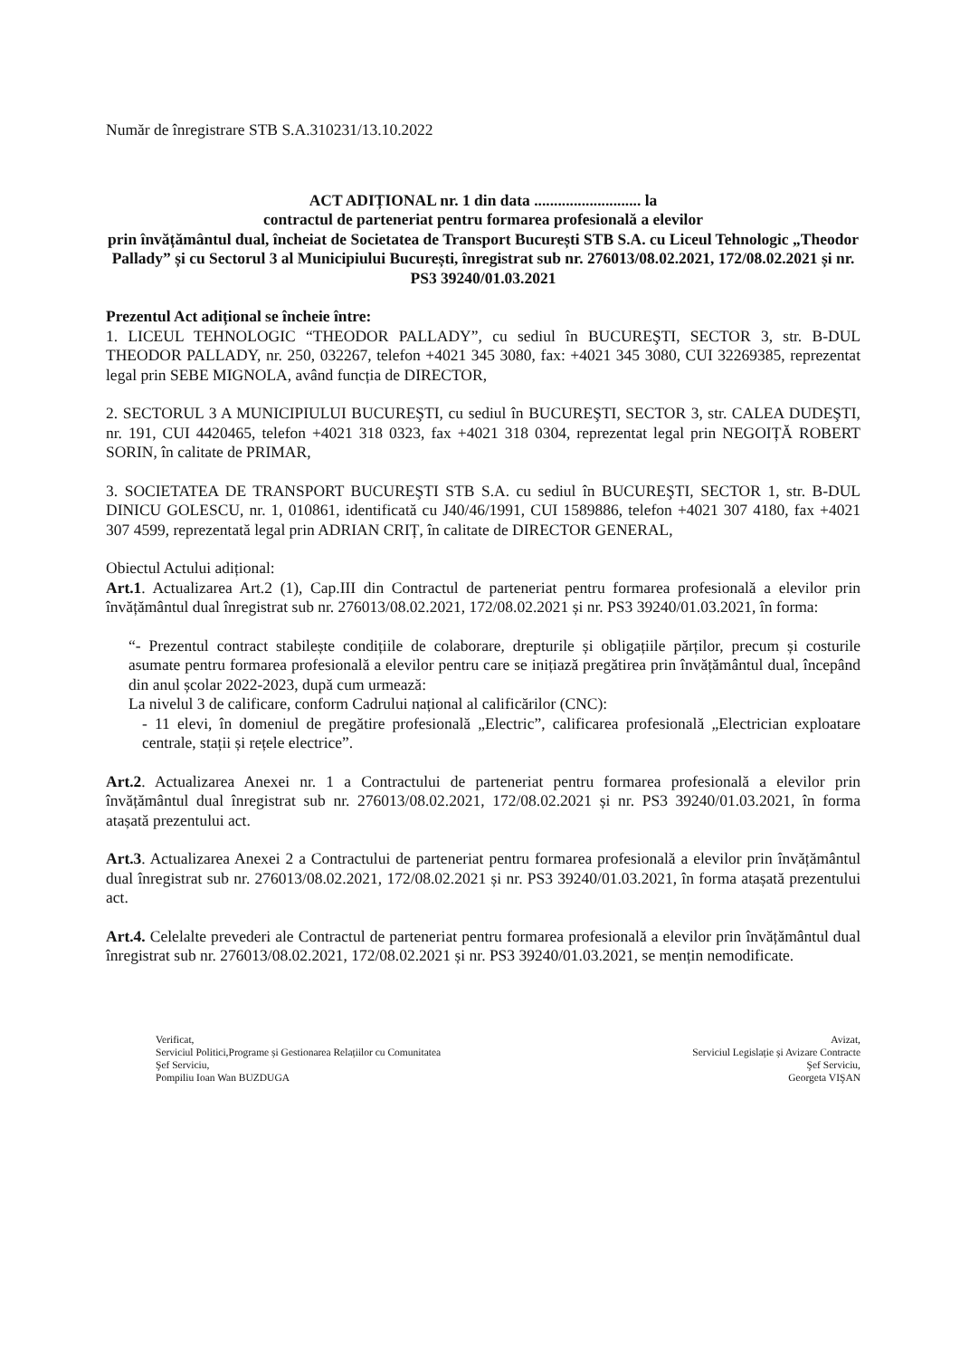Număr de înregistrare STB S.A.310231/13.10.2022
ACT ADIȚIONAL nr. 1 din data ........................... la
contractul de parteneriat pentru formarea profesională a elevilor
prin învățământul dual, încheiat de Societatea de Transport București STB S.A. cu Liceul Tehnologic „Theodor Pallady” și cu Sectorul 3 al Municipiului București, înregistrat sub nr. 276013/08.02.2021, 172/08.02.2021 și nr. PS3 39240/01.03.2021
Prezentul Act adițional se încheie între:
1. LICEUL TEHNOLOGIC “THEODOR PALLADY”, cu sediul în BUCUREŞTI, SECTOR 3, str. B-DUL THEODOR PALLADY, nr. 250, 032267, telefon +4021 345 3080, fax: +4021 345 3080, CUI 32269385, reprezentat legal prin SEBE MIGNOLA, având funcția de DIRECTOR,
2. SECTORUL 3 A MUNICIPIULUI BUCUREŞTI, cu sediul în BUCUREŞTI, SECTOR 3, str. CALEA DUDEŞTI, nr. 191, CUI 4420465, telefon +4021 318 0323, fax +4021 318 0304, reprezentat legal prin NEGOIȚĂ ROBERT SORIN, în calitate de PRIMAR,
3. SOCIETATEA DE TRANSPORT BUCUREŞTI STB S.A. cu sediul în BUCUREŞTI, SECTOR 1, str. B-DUL DINICU GOLESCU, nr. 1, 010861, identificată cu J40/46/1991, CUI 1589886, telefon +4021 307 4180, fax +4021 307 4599, reprezentată legal prin ADRIAN CRIȚ, în calitate de DIRECTOR GENERAL,
Obiectul Actului adițional:
Art.1. Actualizarea Art.2 (1), Cap.III din Contractul de parteneriat pentru formarea profesională a elevilor prin învățământul dual înregistrat sub nr. 276013/08.02.2021, 172/08.02.2021 și nr. PS3 39240/01.03.2021, în forma:
“- Prezentul contract stabilește condițiile de colaborare, drepturile și obligațiile părților, precum și costurile asumate pentru formarea profesională a elevilor pentru care se inițiază pregătirea prin învățământul dual, începând din anul școlar 2022-2023, după cum urmează:
La nivelul 3 de calificare, conform Cadrului național al calificărilor (CNC):
- 11 elevi, în domeniul de pregătire profesională „Electric”, calificarea profesională „Electrician exploatare centrale, stații și rețele electrice”.
Art.2. Actualizarea Anexei nr. 1 a Contractului de parteneriat pentru formarea profesională a elevilor prin învățământul dual înregistrat sub nr. 276013/08.02.2021, 172/08.02.2021 și nr. PS3 39240/01.03.2021, în forma atașată prezentului act.
Art.3. Actualizarea Anexei 2 a Contractului de parteneriat pentru formarea profesională a elevilor prin învățământul dual înregistrat sub nr. 276013/08.02.2021, 172/08.02.2021 și nr. PS3 39240/01.03.2021, în forma atașată prezentului act.
Art.4. Celelalte prevederi ale Contractul de parteneriat pentru formarea profesională a elevilor prin învățământul dual înregistrat sub nr. 276013/08.02.2021, 172/08.02.2021 și nr. PS3 39240/01.03.2021, se mențin nemodificate.
Verificat,
Serviciul Politici,Programe și Gestionarea Relațiilor cu Comunitatea
Şef Serviciu,
Pompiliu Ioan Wan BUZDUGA
Avizat,
Serviciul Legislație și Avizare Contracte
Şef Serviciu,
Georgeta VIŞAN